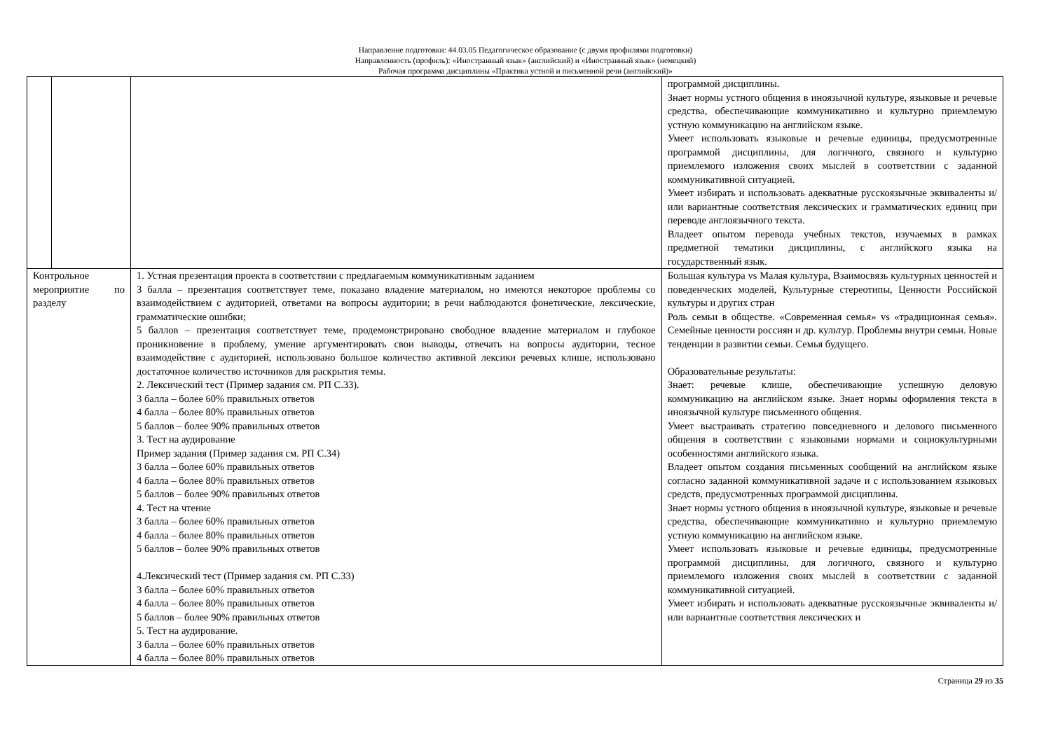Направление подготовки: 44.03.05 Педагогическое образование (с двумя профилями подготовки)
Направленность (профиль): «Иностранный язык» (английский) и «Иностранный язык» (немецкий)
Рабочая программа дисциплины «Практика устной и письменной речи (английский)»
| | | | программой дисциплины. Знает нормы устного общения в иноязычной культуре, языковые и речевые средства, обеспечивающие коммуникативно и культурно приемлемую устную коммуникацию на английском языке. Умеет использовать языковые и речевые единицы, предусмотренные программой дисциплины, для логичного, связного и культурно приемлемого изложения своих мыслей в соответствии с заданной коммуникативной ситуацией. Умеет избирать и использовать адекватные русскоязычные эквиваленты и/или вариантные соответствия лексических и грамматических единиц при переводе англоязычного текста. Владеет опытом перевода учебных текстов, изучаемых в рамках предметной тематики дисциплины, с английского языка на государственный язык. |
| Контрольное мероприятие по разделу | | 1. Устная презентация проекта в соответствии с предлагаемым коммуникативным заданием 3 балла – презентация соответствует теме, показано владение материалом, но имеются некоторое проблемы со взаимодействием с аудиторией, ответами на вопросы аудитории; в речи наблюдаются фонетические, лексические, грамматические ошибки; 5 баллов – презентация соответствует теме, продемонстрировано свободное владение материалом и глубокое проникновение в проблему, умение аргументировать свои выводы, отвечать на вопросы аудитории, тесное взаимодействие с аудиторией, использовано большое количество активной лексики речевых клише, использовано достаточное количество источников для раскрытия темы. 2. Лексический тест (Пример задания см. РП С.33). 3 балла – более 60% правильных ответов 4 балла – более 80% правильных ответов 5 баллов – более 90% правильных ответов 3. Тест на аудирование Пример задания (Пример задания см. РП С.34) 3 балла – более 60% правильных ответов 4 балла – более 80% правильных ответов 5 баллов – более 90% правильных ответов 4. Тест на чтение 3 балла – более 60% правильных ответов 4 балла – более 80% правильных ответов 5 баллов – более 90% правильных ответов 4.Лексический тест (Пример задания см. РП С.33) 3 балла – более 60% правильных ответов 4 балла – более 80% правильных ответов 5 баллов – более 90% правильных ответов 5. Тест на аудирование. 3 балла – более 60% правильных ответов 4 балла – более 80% правильных ответов | Большая культура vs Малая культура, Взаимосвязь культурных ценностей и поведенческих моделей, Культурные стереотипы, Ценности Российской культуры и других стран Роль семьи в обществе. «Современная семья» vs «традиционная семья». Семейные ценности россиян и др. культур. Проблемы внутри семьи. Новые тенденции в развитии семьи. Семья будущего. Образовательные результаты: Знает: речевые клише, обеспечивающие успешную деловую коммуникацию на английском языке. Знает нормы оформления текста в иноязычной культуре письменного общения. Умеет выстраивать стратегию повседневного и делового письменного общения в соответствии с языковыми нормами и социокультурными особенностями английского языка. Владеет опытом создания письменных сообщений на английском языке согласно заданной коммуникативной задаче и с использованием языковых средств, предусмотренных программой дисциплины. Знает нормы устного общения в иноязычной культуре, языковые и речевые средства, обеспечивающие коммуникативно и культурно приемлемую устную коммуникацию на английском языке. Умеет использовать языковые и речевые единицы, предусмотренные программой дисциплины, для логичного, связного и культурно приемлемого изложения своих мыслей в соответствии с заданной коммуникативной ситуацией. Умеет избирать и использовать адекватные русскоязычные эквиваленты и/или вариантные соответствия лексических и |
Страница 29 из 35